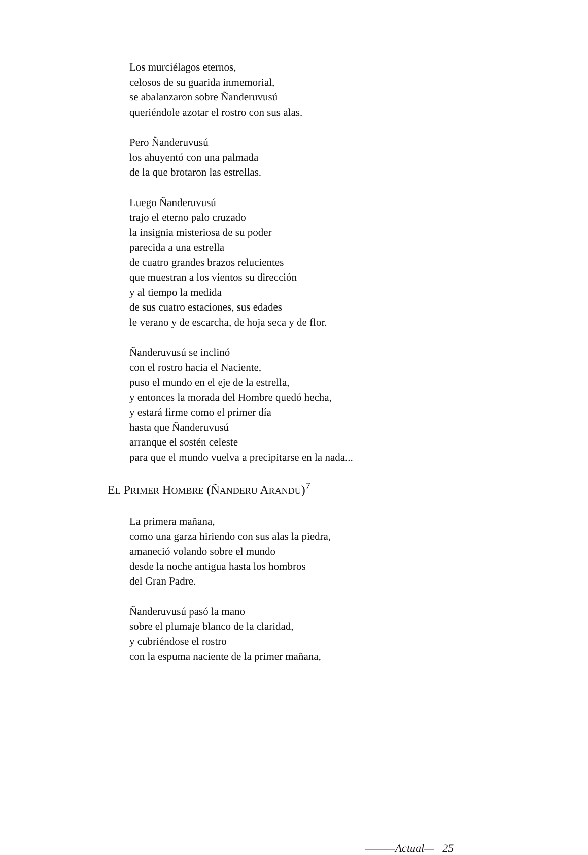Los murciélagos eternos,
celosos de su guarida inmemorial,
se abalanzaron sobre Ñanderuvusú
queriéndole azotar el rostro con sus alas.
Pero Ñanderuvusú
los ahuyentó con una palmada
de la que brotaron las estrellas.
Luego Ñanderuvusú
trajo el eterno palo cruzado
la insignia misteriosa de su poder
parecida a una estrella
de cuatro grandes brazos relucientes
que muestran a los vientos su dirección
y al tiempo la medida
de sus cuatro estaciones, sus edades
le verano y de escarcha, de hoja seca y de flor.
Ñanderuvusú se inclinó
con el rostro hacia el Naciente,
puso el mundo en el eje de la estrella,
y entonces la morada del Hombre quedó hecha,
y estará firme como el primer día
hasta que Ñanderuvusú
arranque el sostén celeste
para que el mundo vuelva a precipitarse en la nada...
EL PRIMER HOMBRE (ÑANDERU ARANDU)<sup>7</sup>
La primera mañana,
como una garza hiriendo con sus alas la piedra,
amaneció volando sobre el mundo
desde la noche antigua hasta los hombros
del Gran Padre.
Ñanderuvusú pasó la mano
sobre el plumaje blanco de la claridad,
y cubriéndose el rostro
con la espuma naciente de la primer mañana,
———Actual— 25